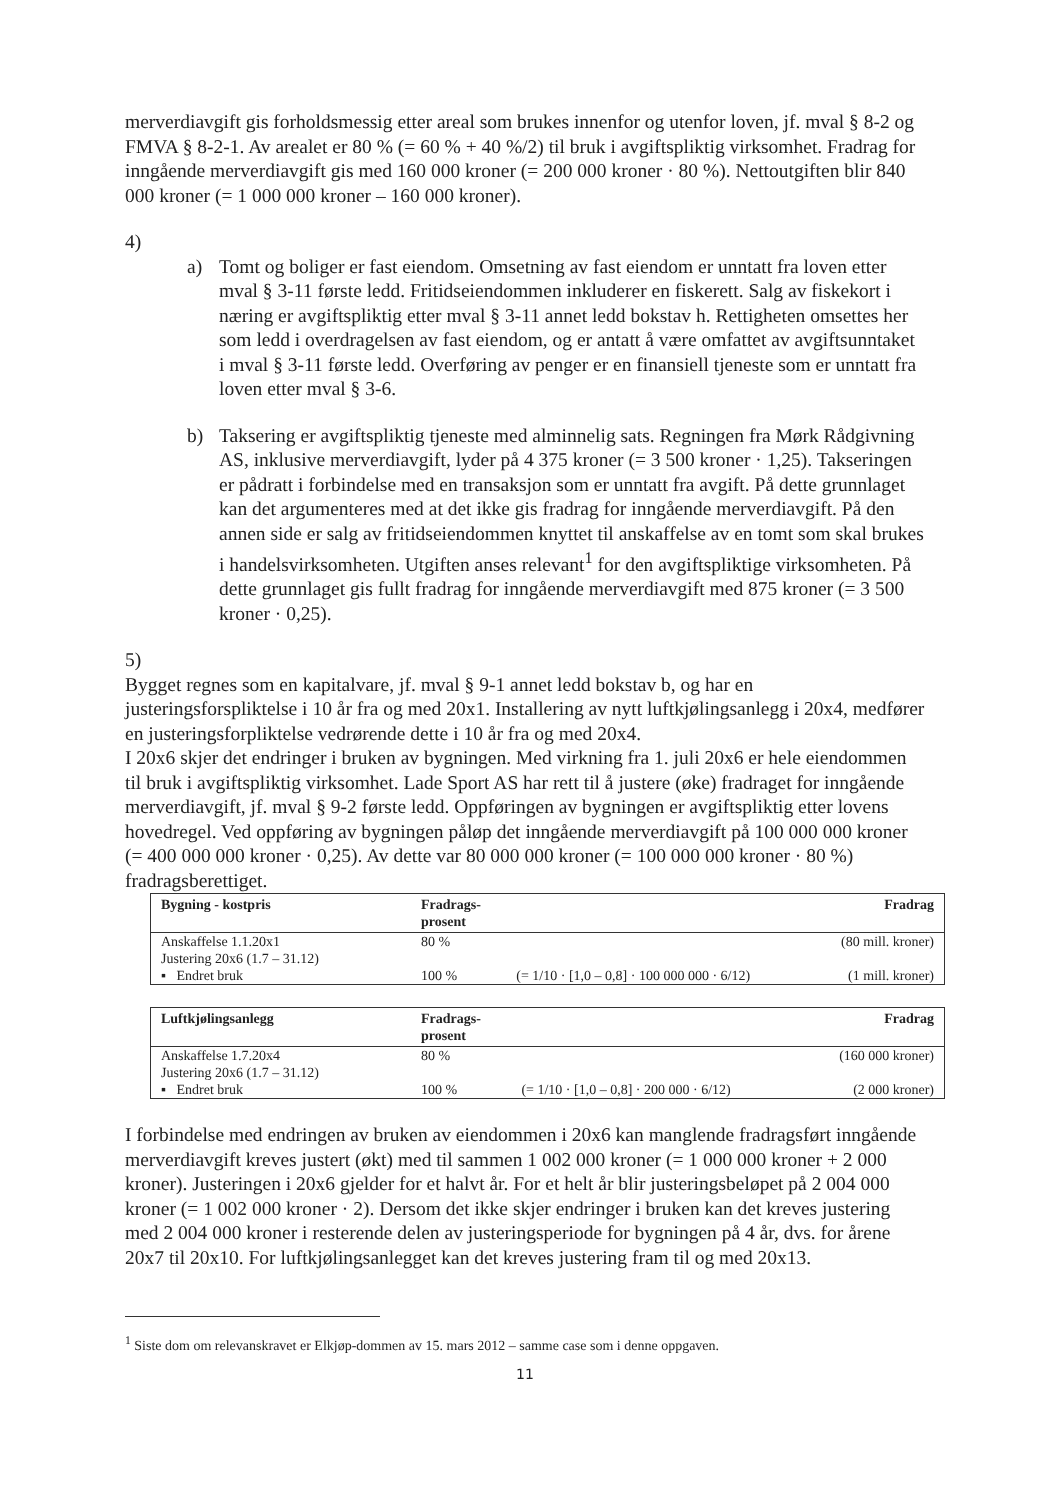merverdiavgift gis forholdsmessig etter areal som brukes innenfor og utenfor loven, jf. mval § 8-2 og FMVA § 8-2-1. Av arealet er 80 % (= 60 % + 40 %/2) til bruk i avgiftspliktig virksomhet. Fradrag for inngående merverdiavgift gis med 160 000 kroner (= 200 000 kroner · 80 %). Nettoutgiften blir 840 000 kroner (= 1 000 000 kroner – 160 000 kroner).
4)
a) Tomt og boliger er fast eiendom. Omsetning av fast eiendom er unntatt fra loven etter mval § 3-11 første ledd. Fritidseiendommen inkluderer en fiskerett. Salg av fiskekort i næring er avgiftspliktig etter mval § 3-11 annet ledd bokstav h. Rettigheten omsettes her som ledd i overdragelsen av fast eiendom, og er antatt å være omfattet av avgiftsunntaket i mval § 3-11 første ledd. Overføring av penger er en finansiell tjeneste som er unntatt fra loven etter mval § 3-6.
b) Taksering er avgiftspliktig tjeneste med alminnelig sats. Regningen fra Mørk Rådgivning AS, inklusive merverdiavgift, lyder på 4 375 kroner (= 3 500 kroner · 1,25). Takseringen er pådratt i forbindelse med en transaksjon som er unntatt fra avgift. På dette grunnlaget kan det argumenteres med at det ikke gis fradrag for inngående merverdiavgift. På den annen side er salg av fritidseiendommen knyttet til anskaffelse av en tomt som skal brukes i handelsvirksomheten. Utgiften anses relevant<sup>1</sup> for den avgiftspliktige virksomheten. På dette grunnlaget gis fullt fradrag for inngående merverdiavgift med 875 kroner (= 3 500 kroner · 0,25).
5)
Bygget regnes som en kapitalvare, jf. mval § 9-1 annet ledd bokstav b, og har en justeringsforspliktelse i 10 år fra og med 20x1. Installering av nytt luftkjølingsanlegg i 20x4, medfører en justeringsforpliktelse vedrørende dette i 10 år fra og med 20x4.
I 20x6 skjer det endringer i bruken av bygningen. Med virkning fra 1. juli 20x6 er hele eiendommen til bruk i avgiftspliktig virksomhet. Lade Sport AS har rett til å justere (øke) fradraget for inngående merverdiavgift, jf. mval § 9-2 første ledd. Oppføringen av bygningen er avgiftspliktig etter lovens hovedregel. Ved oppføring av bygningen påløp det inngående merverdiavgift på 100 000 000 kroner (= 400 000 000 kroner · 0,25). Av dette var 80 000 000 kroner (= 100 000 000 kroner · 80 %) fradragsberettiget.
| Bygning - kostpris | Fradrags- prosent | | Fradrag |
| --- | --- | --- | --- |
| Anskaffelse 1.1.20x1 | 80 % | | (80 mill. kroner) |
| Justering 20x6 (1.7 – 31.12) | | | |
| ▪ Endret bruk | 100 % | (= 1/10 · [1,0 – 0,8] · 100 000 000 · 6/12) | (1 mill. kroner) |
| Luftkjølingsanlegg | Fradrags- prosent | | Fradrag |
| --- | --- | --- | --- |
| Anskaffelse 1.7.20x4 | 80 % | | (160 000 kroner) |
| Justering 20x6 (1.7 – 31.12) | | | |
| ▪ Endret bruk | 100 % | (= 1/10 · [1,0 – 0,8] · 200 000 · 6/12) | (2 000 kroner) |
I forbindelse med endringen av bruken av eiendommen i 20x6 kan manglende fradragsført inngående merverdiavgift kreves justert (økt) med til sammen 1 002 000 kroner (= 1 000 000 kroner + 2 000 kroner). Justeringen i 20x6 gjelder for et halvt år. For et helt år blir justeringsbeløpet på 2 004 000 kroner (= 1 002 000 kroner · 2). Dersom det ikke skjer endringer i bruken kan det kreves justering med 2 004 000 kroner i resterende delen av justeringsperiode for bygningen på 4 år, dvs. for årene 20x7 til 20x10. For luftkjølingsanlegget kan det kreves justering fram til og med 20x13.
<sup>1</sup> Siste dom om relevanskravet er Elkjøp-dommen av 15. mars 2012 – samme case som i denne oppgaven.
11